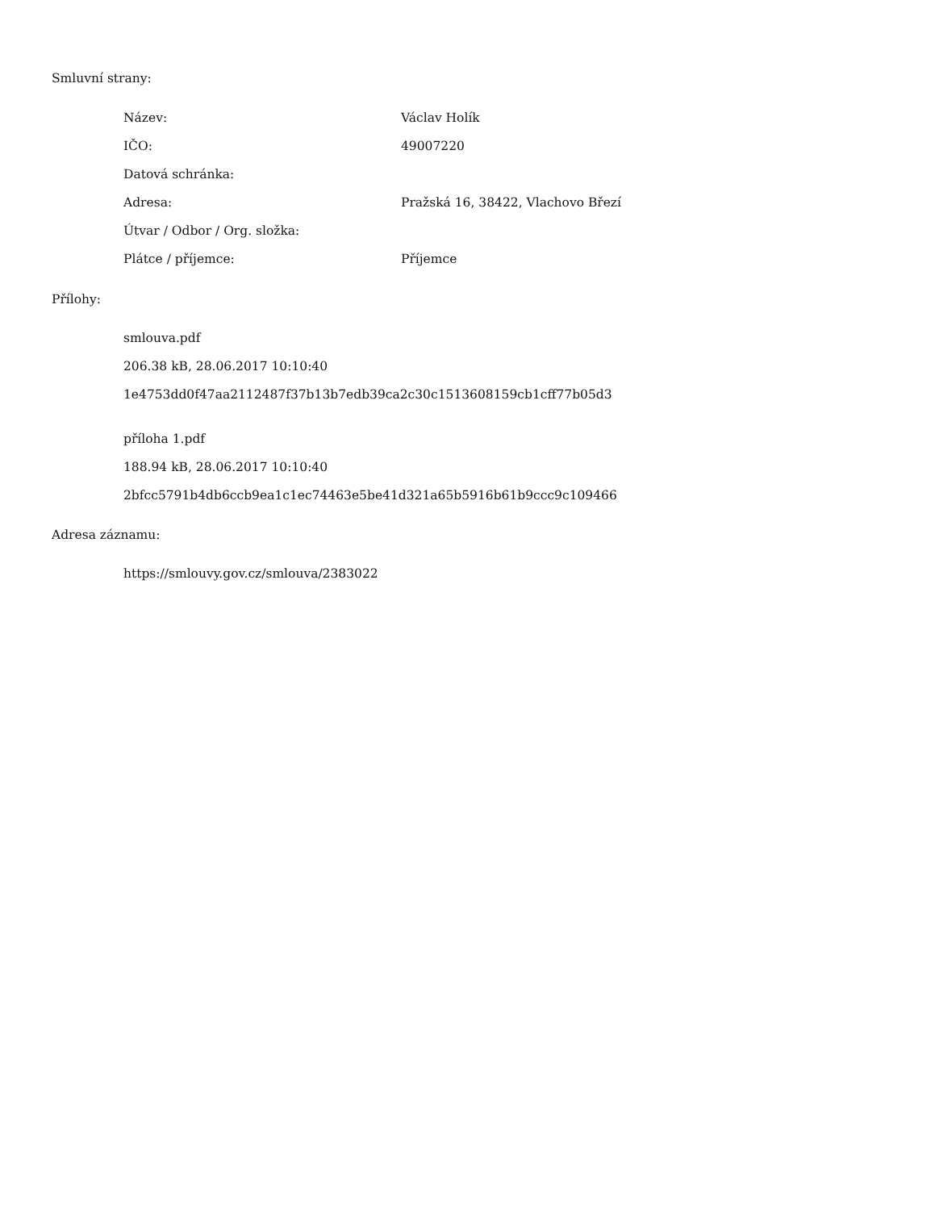Smluvní strany:
| Název: | Václav Holík |
| IČO: | 49007220 |
| Datová schránka: | |
| Adresa: | Pražská 16, 38422, Vlachovo Březí |
| Útvar / Odbor / Org. složka: | |
| Plátce / příjemce: | Příjemce |
Přílohy:
smlouva.pdf
206.38 kB, 28.06.2017 10:10:40
1e4753dd0f47aa2112487f37b13b7edb39ca2c30c1513608159cb1cff77b05d3
příloha 1.pdf
188.94 kB, 28.06.2017 10:10:40
2bfcc5791b4db6ccb9ea1c1ec74463e5be41d321a65b5916b61b9ccc9c109466
Adresa záznamu:
https://smlouvy.gov.cz/smlouva/2383022